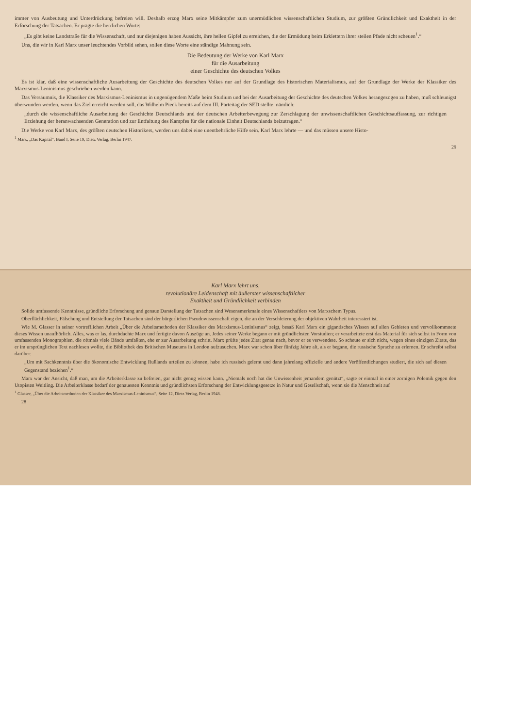Karl Marx lehrt uns,
revolutionäre Leidenschaft mit äußerster wissenschaftlicher
Exaktheit und Gründlichkeit verbinden
Solide umfassende Kenntnisse, gründliche Erforschung und genaue Darstellung der Tatsachen sind Wesensmerkmale eines Wissenschaftlers von Marxschem Typus.
Oberflächlichkeit, Fälschung und Entstellung der Tatsachen sind der bürgerlichen Pseudowissenschaft eigen, die an der Verschleierung der objektiven Wahrheit interessiert ist.
Wie M. Glasser in seiner vortrefflichen Arbeit „Über die Arbeitsmethoden der Klassiker des Marxismus-Leninismus“ zeigt, besaß Karl Marx ein gigantisches Wissen auf allen Gebieten und vervollkommnete dieses Wissen unaufhörlich. Alles, was er las, durchdachte Marx und fertigte davon Auszüge an. Jedes seiner Werke begann er mit gründlichsten Vorstudien; er verarbeitete erst das Material für sich selbst in Form von umfassenden Monographien, die oftmals viele Bände umfaßten, ehe er zur Ausarbeitung schritt. Marx prüfte jedes Zitat genau nach, bevor er es verwendete. So scheute er sich nicht, wegen eines einzigen Zitats, das er im ursprünglichen Text nachlesen wollte, die Bibliothek des Britischen Museums in London aufzusuchen. Marx war schon über fünfzig Jahre alt, als er begann, die russische Sprache zu erlernen. Er schreibt selbst darüber:
„Um mit Sachkenntnis über die ökonomische Entwicklung Rußlands urteilen zu können, habe ich russisch gelernt und dann jahrelang offizielle und andere Veröffentlichungen studiert, die sich auf diesen Gegenstand beziehen<sup>1</sup>.“
Marx war der Ansicht, daß man, um die Arbeiterklasse zu befreien, gar nicht genug wissen kann. „Niemals noch hat die Unwissenheit jemandem genützt“, sagte er einmal in einer zornigen Polemik gegen den Utopisten Weitling. Die Arbeiterklasse bedarf der genauesten Kenntnis und gründlichsten Erforschung der Entwicklungsgesetze in Natur und Gesellschaft, wenn sie die Menschheit auf
<sup>1</sup> Glasser, „Über die Arbeitsmethoden der Klassiker des Marxismus-Leninismus“, Seite 12, Dietz Verlag, Berlin 1948.
28
immer von Ausbeutung und Unterdrückung befreien will. Deshalb erzog Marx seine Mitkämpfer zum unermüdlichen wissenschaftlichen Studium, zur größten Gründlichkeit und Exaktheit in der Erforschung der Tatsachen. Er prägte die herrlichen Worte:
„Es gibt keine Landstraße für die Wissenschaft, und nur diejenigen haben Aussicht, ihre hellen Gipfel zu erreichen, die der Ermüdung beim Erklettern ihrer steilen Pfade nicht scheuen<sup>1</sup>.“
Uns, die wir in Karl Marx unser leuchtendes Vorbild sehen, sollen diese Worte eine ständige Mahnung sein.
Die Bedeutung der Werke von Karl Marx
für die Ausarbeitung
einer Geschichte des deutschen Volkes
Es ist klar, daß eine wissenschaftliche Ausarbeitung der Geschichte des deutschen Volkes nur auf der Grundlage des historischen Materialismus, auf der Grundlage der Werke der Klassiker des Marxismus-Leninismus geschrieben werden kann.
Das Versäumnis, die Klassiker des Marxismus-Leninismus in ungenügendem Maße beim Studium und bei der Ausarbeitung der Geschichte des deutschen Volkes herangezogen zu haben, muß schleunigst überwunden werden, wenn das Ziel erreicht werden soll, das Wilhelm Pieck bereits auf dem III. Parteitag der SED stellte, nämlich:
„durch die wissenschaftliche Ausarbeitung der Geschichte Deutschlands und der deutschen Arbeiterbewegung zur Zerschlagung der unwissenschaftlichen Geschichtsauffassung, zur richtigen Erziehung der heranwachsenden Generation und zur Entfaltung des Kampfes für die nationale Einheit Deutschlands beizutragen.“
Die Werke von Karl Marx, des größten deutschen Historikers, werden uns dabei eine unentbehrliche Hilfe sein. Karl Marx lehrte — und das müssen unsere Histo-
<sup>1</sup> Marx, „Das Kapital“, Band I, Seite 19, Dietz Verlag, Berlin 1947.
29